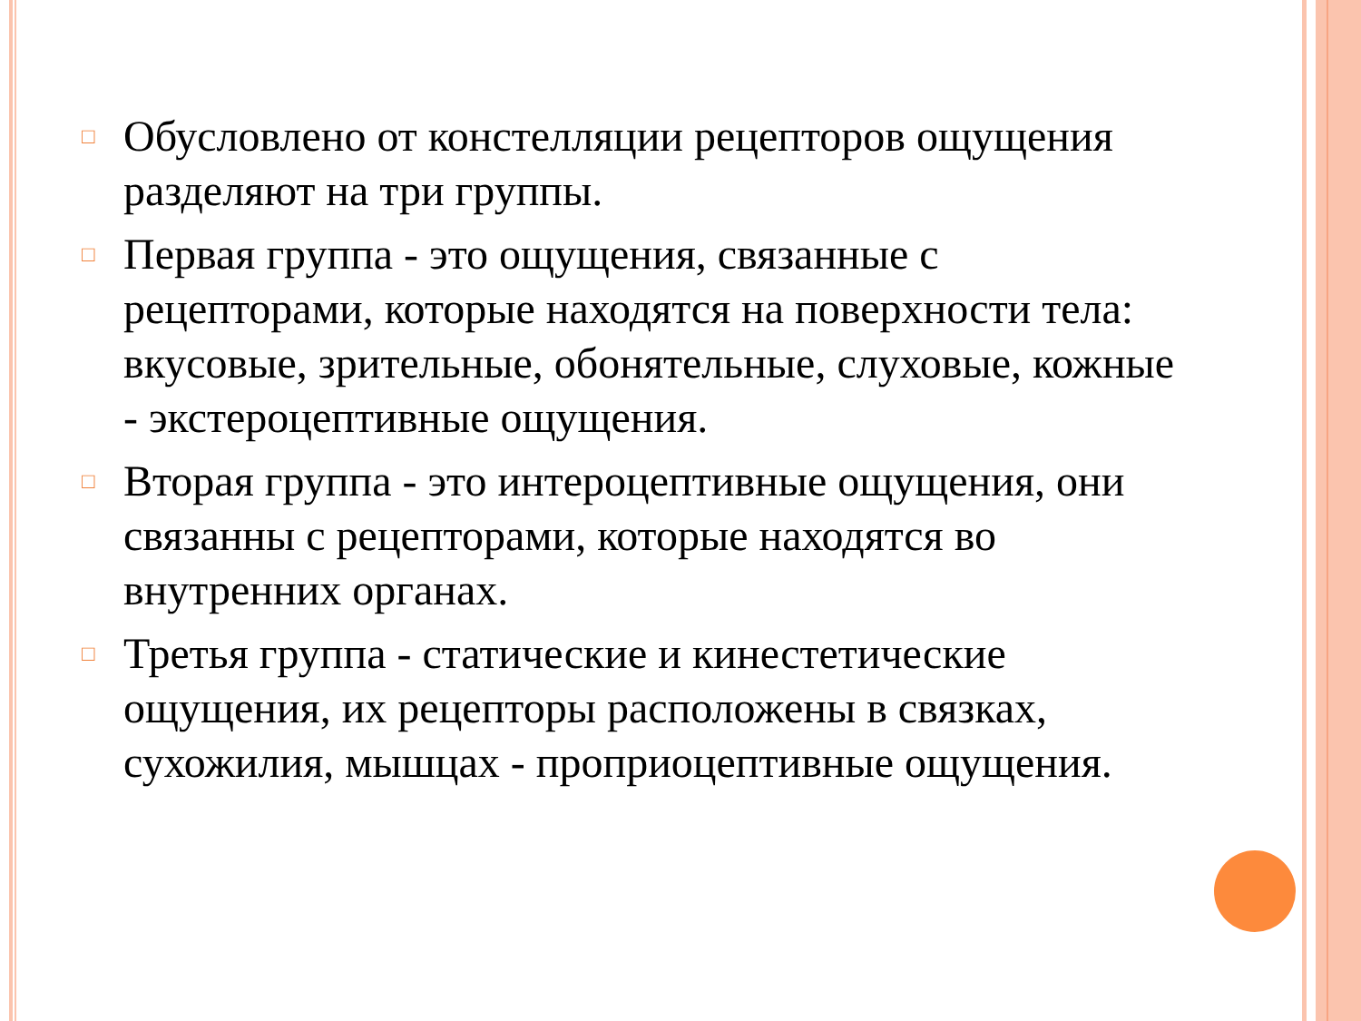□ Обусловлено от констелляции рецепторов ощущения разделяют на три группы.
□ Первая группа - это ощущения, связанные с рецепторами, которые находятся на поверхности тела: вкусовые, зрительные, обонятельные, слуховые, кожные - экстероцептивные ощущения.
□ Вторая группа - это интероцептивные ощущения, они связанны с рецепторами, которые находятся во внутренних органах.
□ Третья группа - статические и кинестетические ощущения, их рецепторы расположены в связках, сухожилия, мышцах - проприоцептивные ощущения.